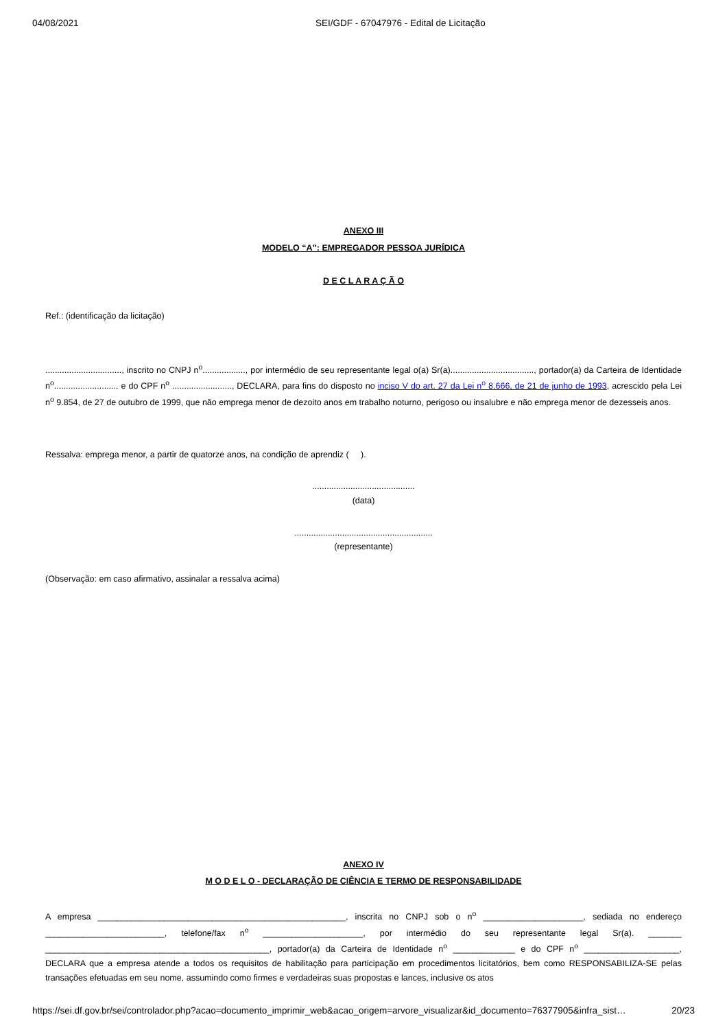04/08/2021 SEI/GDF - 67047976 - Edital de Licitação
ANEXO III
MODELO “A”: EMPREGADOR PESSOA JURÍDICA
D E C L A R A Ç Ã O
Ref.: (identificação da licitação)
................................, inscrito no CNPJ n<sup>o</sup>.................., por intermédio de seu representante legal o(a) Sr(a)..................................., portador(a) da Carteira de Identidade n<sup>o</sup>........................... e do CPF n<sup>o</sup> ........................., DECLARA, para fins do disposto no inciso V do art. 27 da Lei n<sup>o</sup> 8.666, de 21 de junho de 1993, acrescido pela Lei n<sup>o</sup> 9.854, de 27 de outubro de 1999, que não emprega menor de dezoito anos em trabalho noturno, perigoso ou insalubre e não emprega menor de dezesseis anos.
Ressalva: emprega menor, a partir de quatorze anos, na condição de aprendiz ( ).
...........................................
(data)
..........................................................
(representante)
(Observação: em caso afirmativo, assinalar a ressalva acima)
ANEXO IV
M O D E L O - DECLARAÇÃO DE CIÊNCIA E TERMO DE RESPONSABILIDADE
A empresa ____________________________________________________, inscrita no CNPJ sob o n<sup>o</sup> _____________________, sediada no endereço _________________________, telefone/fax n<sup>o</sup> _____________________, por intermédio do seu representante legal Sr(a). _______ _______________________________________________, portador(a) da Carteira de Identidade n<sup>o</sup> _____________ e do CPF n<sup>o</sup> ____________________, DECLARA que a empresa atende a todos os requisitos de habilitação para participação em procedimentos licitatórios, bem como RESPONSABILIZA-SE pelas transações efetuadas em seu nome, assumindo como firmes e verdadeiras suas propostas e lances, inclusive os atos
https://sei.df.gov.br/sei/controlador.php?acao=documento_imprimir_web&acao_origem=arvore_visualizar&id_documento=76377905&infra_sist… 20/23